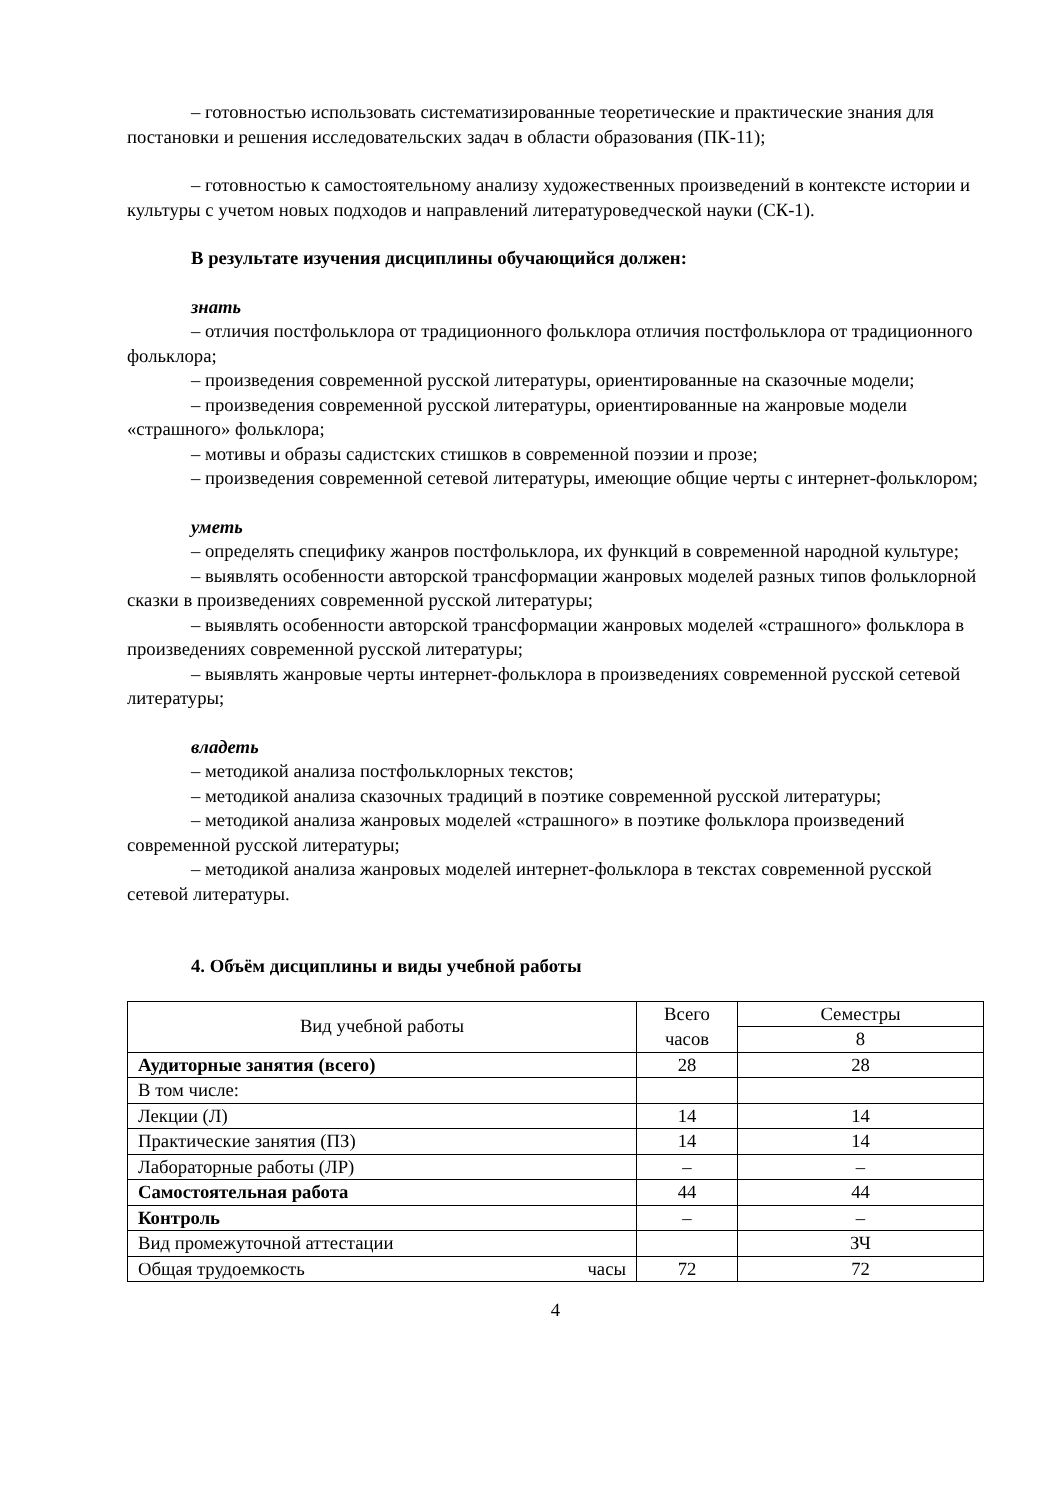– готовностью использовать систематизированные теоретические и практические знания для постановки и решения исследовательских задач в области образования (ПК-11);
– готовностью к самостоятельному анализу художественных произведений в контексте истории и культуры с учетом новых подходов и направлений литературоведческой науки (СК-1).
В результате изучения дисциплины обучающийся должен:
знать
– отличия постфольклора от традиционного фольклора отличия постфольклора от традиционного фольклора;
– произведения современной русской литературы, ориентированные на сказочные модели;
– произведения современной русской литературы, ориентированные на жанровые модели «страшного» фольклора;
– мотивы и образы садистских стишков в современной поэзии и прозе;
– произведения современной сетевой литературы, имеющие общие черты с интернет-фольклором;
уметь
– определять специфику жанров постфольклора, их функций в современной народной культуре;
– выявлять особенности авторской трансформации жанровых моделей разных типов фольклорной сказки в произведениях современной русской литературы;
– выявлять особенности авторской трансформации жанровых моделей «страшного» фольклора в произведениях современной русской литературы;
– выявлять жанровые черты интернет-фольклора в произведениях современной русской сетевой литературы;
владеть
– методикой анализа постфольклорных текстов;
– методикой анализа сказочных традиций в поэтике современной русской литературы;
– методикой анализа жанровых моделей «страшного» в поэтике фольклора произведений современной русской литературы;
– методикой анализа жанровых моделей интернет-фольклора в текстах современной русской сетевой литературы.
4. Объём дисциплины и виды учебной работы
| Вид учебной работы | Всего часов | Семестры |
| | | 8 |
| Аудиторные занятия (всего) | 28 | 28 |
| В том числе: | | |
| Лекции (Л) | 14 | 14 |
| Практические занятия (ПЗ) | 14 | 14 |
| Лабораторные работы (ЛР) | – | – |
| Самостоятельная работа | 44 | 44 |
| Контроль | – | – |
| Вид промежуточной аттестации | | ЗЧ |
| Общая трудоемкость часы | 72 | 72 |
4